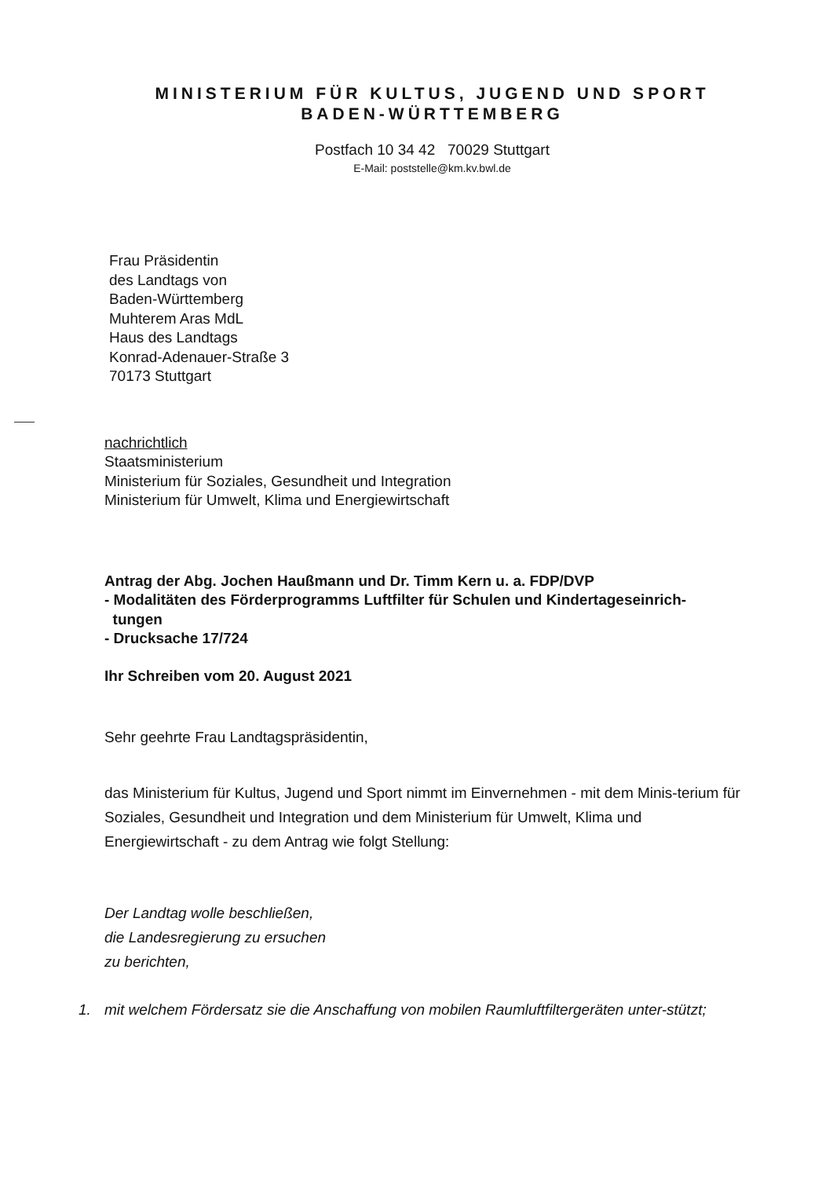MINISTERIUM FÜR KULTUS, JUGEND UND SPORT
BADEN-WÜRTTEMBERG
Postfach 10 34 42 70029 Stuttgart
E-Mail: poststelle@km.kv.bwl.de
Frau Präsidentin
des Landtags von
Baden-Württemberg
Muhterem Aras MdL
Haus des Landtags
Konrad-Adenauer-Straße 3
70173 Stuttgart
nachrichtlich
Staatsministerium
Ministerium für Soziales, Gesundheit und Integration
Ministerium für Umwelt, Klima und Energiewirtschaft
Antrag der Abg. Jochen Haußmann und Dr. Timm Kern u. a. FDP/DVP
- Modalitäten des Förderprogramms Luftfilter für Schulen und Kindertageseinrich-
tungen
- Drucksache 17/724
Ihr Schreiben vom 20. August 2021
Sehr geehrte Frau Landtagspräsidentin,
das Ministerium für Kultus, Jugend und Sport nimmt im Einvernehmen - mit dem Minis-terium für Soziales, Gesundheit und Integration und dem Ministerium für Umwelt, Klima und Energiewirtschaft - zu dem Antrag wie folgt Stellung:
Der Landtag wolle beschließen,
die Landesregierung zu ersuchen
zu berichten,
1. mit welchem Fördersatz sie die Anschaffung von mobilen Raumluftfiltergeräten unter-stützt;